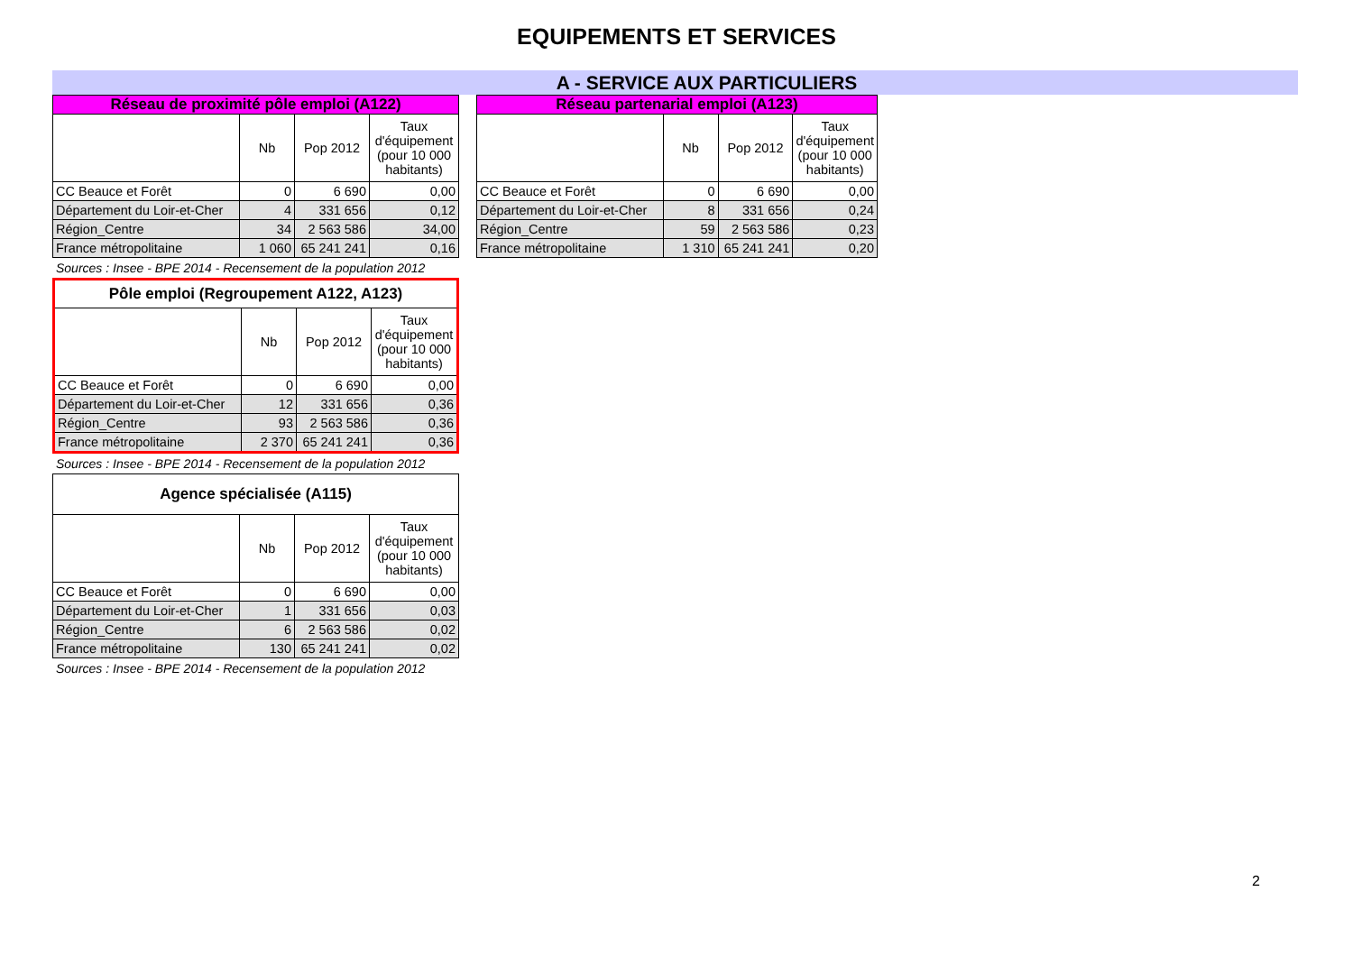EQUIPEMENTS ET SERVICES
A - SERVICE AUX PARTICULIERS
| Réseau de proximité pôle emploi (A122) | | | |
| --- | --- | --- | --- |
| | Nb | Pop 2012 | Taux d'équipement (pour 10 000 habitants) |
| CC Beauce et Forêt | 0 | 6 690 | 0,00 |
| Département du Loir-et-Cher | 4 | 331 656 | 0,12 |
| Région_Centre | 34 | 2 563 586 | 34,00 |
| France métropolitaine | 1 060 | 65 241 241 | 0,16 |
Sources : Insee - BPE 2014 - Recensement de la population 2012
| Pôle emploi (Regroupement A122, A123) | | | |
| --- | --- | --- | --- |
| | Nb | Pop 2012 | Taux d'équipement (pour 10 000 habitants) |
| CC Beauce et Forêt | 0 | 6 690 | 0,00 |
| Département du Loir-et-Cher | 12 | 331 656 | 0,36 |
| Région_Centre | 93 | 2 563 586 | 0,36 |
| France métropolitaine | 2 370 | 65 241 241 | 0,36 |
Sources : Insee - BPE 2014 - Recensement de la population 2012
| Agence spécialisée (A115) | | | |
| --- | --- | --- | --- |
| | Nb | Pop 2012 | Taux d'équipement (pour 10 000 habitants) |
| CC Beauce et Forêt | 0 | 6 690 | 0,00 |
| Département du Loir-et-Cher | 1 | 331 656 | 0,03 |
| Région_Centre | 6 | 2 563 586 | 0,02 |
| France métropolitaine | 130 | 65 241 241 | 0,02 |
Sources : Insee - BPE 2014 - Recensement de la population 2012
| Réseau partenarial emploi (A123) | | | |
| --- | --- | --- | --- |
| | Nb | Pop 2012 | Taux d'équipement (pour 10 000 habitants) |
| CC Beauce et Forêt | 0 | 6 690 | 0,00 |
| Département du Loir-et-Cher | 8 | 331 656 | 0,24 |
| Région_Centre | 59 | 2 563 586 | 0,23 |
| France métropolitaine | 1 310 | 65 241 241 | 0,20 |
2